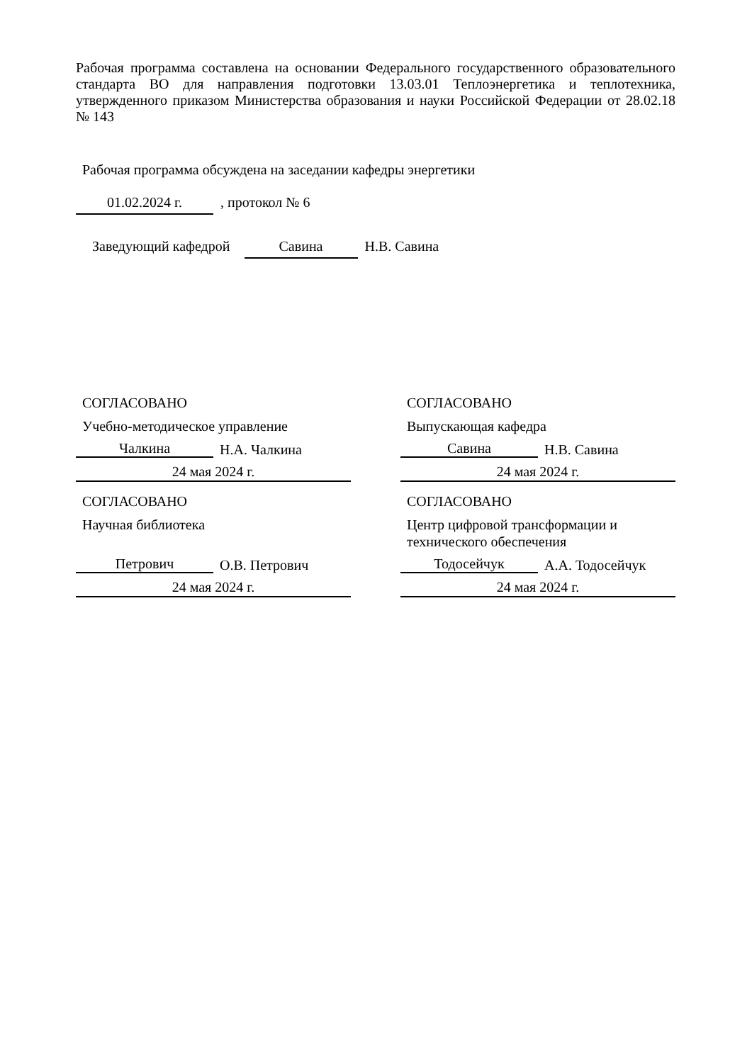Рабочая программа составлена на основании Федерального государственного образовательного стандарта ВО для направления подготовки 13.03.01 Теплоэнергетика и теплотехника, утвержденного приказом Министерства образования и науки Российской Федерации от 28.02.18 № 143
Рабочая программа обсуждена на заседании кафедры энергетики
01.02.2024 г. , протокол № 6
Заведующий кафедрой Савина Н.В. Савина
СОГЛАСОВАНО
Учебно-методическое управление
Чалкина Н.А. Чалкина
24 мая 2024 г.
СОГЛАСОВАНО
Выпускающая кафедра
Савина Н.В. Савина
24 мая 2024 г.
СОГЛАСОВАНО
Научная библиотека
Петрович О.В. Петрович
24 мая 2024 г.
СОГЛАСОВАНО
Центр цифровой трансформации и
технического обеспечения
Тодосейчук А.А. Тодосейчук
24 мая 2024 г.